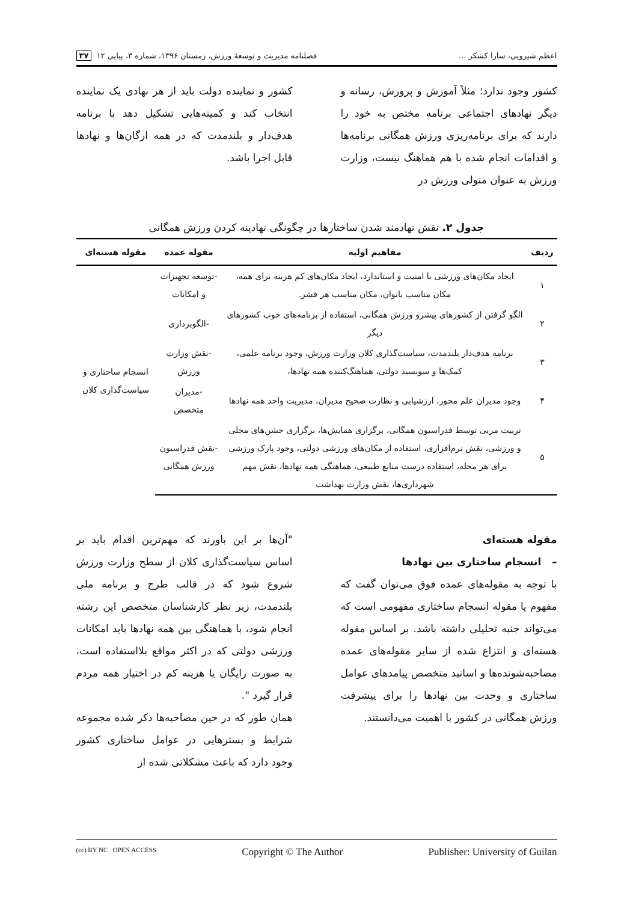اعظم شیرویی، سارا کشکر ... فصلنامه مدیریت و توسعهٔ ورزش، زمستان ۱۳۹۶، شماره ۳، پیاپی ۱۲ ۳۷
کشور وجود ندارد؛ مثلاً آموزش و پرورش، رسانه و دیگر نهادهای اجتماعی برنامه مختص به خود را دارند که برای برنامه‌ریزی ورزش همگانی برنامه‌ها و اقدامات انجام شده با هم هماهنگ نیست، وزارت ورزش به عنوان متولی ورزش در
کشور و نماینده دولت باید از هر نهادی یک نماینده انتخاب کند و کمیته‌هایی تشکیل دهد با برنامه هدف‌دار و بلندمدت که در همه ارگان‌ها و نهادها قابل اجرا باشد.
جدول ۲. نقش نهادمند شدن ساختارها در چگونگی نهادینه کردن ورزش همگانی
| ردیف | مفاهیم اولیه | مقوله عمده | مقوله هسته‌ای |
| --- | --- | --- | --- |
| ۱ | ایجاد مکان‌های ورزشی با امنیت و استاندارد، ایجاد مکان‌های کم هزینه برای همه، مکان مناسب بانوان، مکان مناسب هر قشر. | -توسعه تجهیزات و امکانات | انسجام ساختاری و سیاست‌گذاری کلان |
| ۲ | الگو گرفتن از کشورهای پیشرو ورزش همگانی، استفاده از برنامه‌های خوب کشورهای دیگر | -الگوبرداری | |
| ۳ | برنامه هدف‌دار بلندمدت، سیاست‌گذاری کلان وزارت ورزش، وجود برنامه علمی، کمک‌ها و سوبسید دولتی، هماهنگ‌کننده همه نهادها، | -نقش وزارت ورزش | |
| ۴ | وجود مدیران علم محور، ارزشیابی و نظارت صحیح مدیران، مدیریت واحد همه نهادها | -مدیران متخصص | |
| ۵ | تربیت مربی توسط فدراسیون همگانی، برگزاری همایش‌ها، برگزاری جشن‌های محلی و ورزشی، نقش نرم‌افزاری، استفاده از مکان‌های ورزشی دولتی، وجود پارک ورزشی برای هر محله، استفاده درست منابع طبیعی، هماهنگی همه نهادها، نقش مهم شهرداری‌ها، نقش وزارت بهداشت | -نقش فدراسیون ورزش همگانی | |
مقوله هسته‌ای
– انسجام ساختاری بین نهادها
با توجه به مقوله‌های عمده فوق می‌توان گفت که مفهوم یا مقوله انسجام ساختاری مفهومی است که می‌تواند جنبه تحلیلی داشته باشد. بر اساس مقوله هسته‌ای و انتزاع شده از سایر مقوله‌های عمده مصاحبه‌شونده‌ها و اساتید متخصص پیامدهای عوامل ساختاری و وحدت بین نهادها را برای پیشرفت ورزش همگانی در کشور با اهمیت می‌دانستند.
"آن‌ها بر این باورند که مهم‌ترین اقدام باید بر اساس سیاست‌گذاری کلان از سطح وزارت ورزش شروع شود که در قالب طرح و برنامه ملی بلندمدت، زیر نظر کارشناسان متخصص این رشته انجام شود، با هماهنگی بین همه نهادها باید امکانات ورزشی دولتی که در اکثر مواقع بلااستفاده است، به صورت رایگان یا هزینه کم در اختیار همه مردم قرار گیرد ".
همان طور که در حین مصاحبه‌ها ذکر شده مجموعه شرایط و بسترهایی در عوامل ساختاری کشور وجود دارد که باعث مشکلاتی شده از
(cc) BY NC OPEN ACCESS Copyright © The Author Publisher: University of Guilan